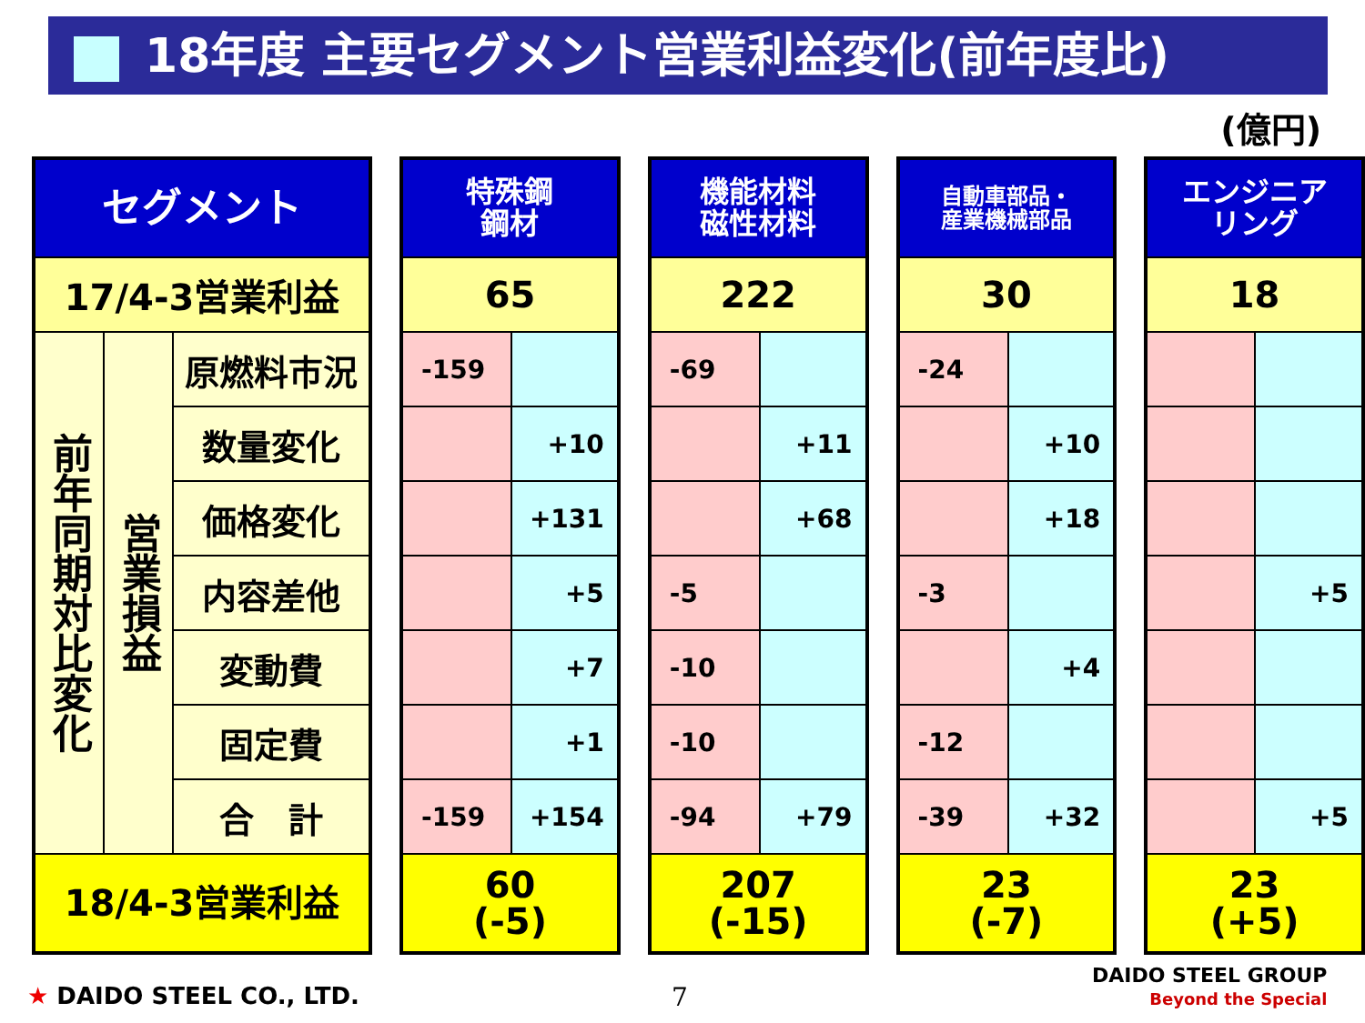18年度 主要セグメント営業利益変化(前年度比)
(億円)
| セグメント | | |
| --- | --- | --- |
| 17/4-3営業利益 | | |
| 前年同期対比変化 | 営業損益 | 原燃料市況 |
| | | 数量変化 |
| | | 価格変化 |
| | | 内容差他 |
| | | 変動費 |
| | | 固定費 |
| | | 合 計 |
| 18/4-3営業利益 | | |
| 特殊鋼 鋼材 | |
| --- | --- |
| 65 | |
| -159 | |
| | +10 |
| | +131 |
| | +5 |
| | +7 |
| | +1 |
| -159 | +154 |
| 60 (-5) | |
| 機能材料 磁性材料 | |
| --- | --- |
| 222 | |
| -69 | |
| | +11 |
| | +68 |
| -5 | |
| -10 | |
| -10 | |
| -94 | +79 |
| 207 (-15) | |
| 自動車部品・ 産業機械部品 | |
| --- | --- |
| 30 | |
| -24 | |
| | +10 |
| | +18 |
| -3 | |
| | +4 |
| -12 | |
| -39 | +32 |
| 23 (-7) | |
| エンジニア リング | |
| --- | --- |
| 18 | |
| | +5 |
| | +5 |
| 23 (+5) | |
★ DAIDO STEEL CO., LTD. 7
DAIDO STEEL GROUP
Beyond the Special